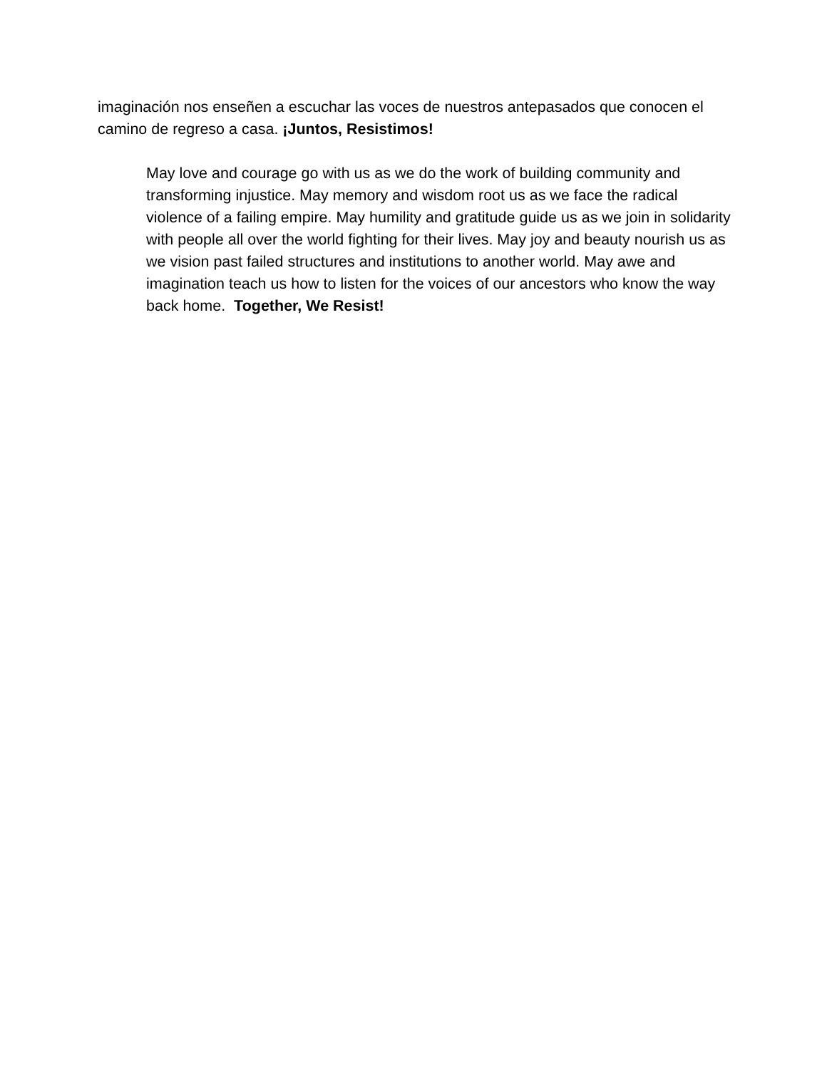imaginación nos enseñen a escuchar las voces de nuestros antepasados que conocen el camino de regreso a casa. ¡Juntos, Resistimos!
May love and courage go with us as we do the work of building community and transforming injustice. May memory and wisdom root us as we face the radical violence of a failing empire. May humility and gratitude guide us as we join in solidarity with people all over the world fighting for their lives. May joy and beauty nourish us as we vision past failed structures and institutions to another world. May awe and imagination teach us how to listen for the voices of our ancestors who know the way back home. Together, We Resist!